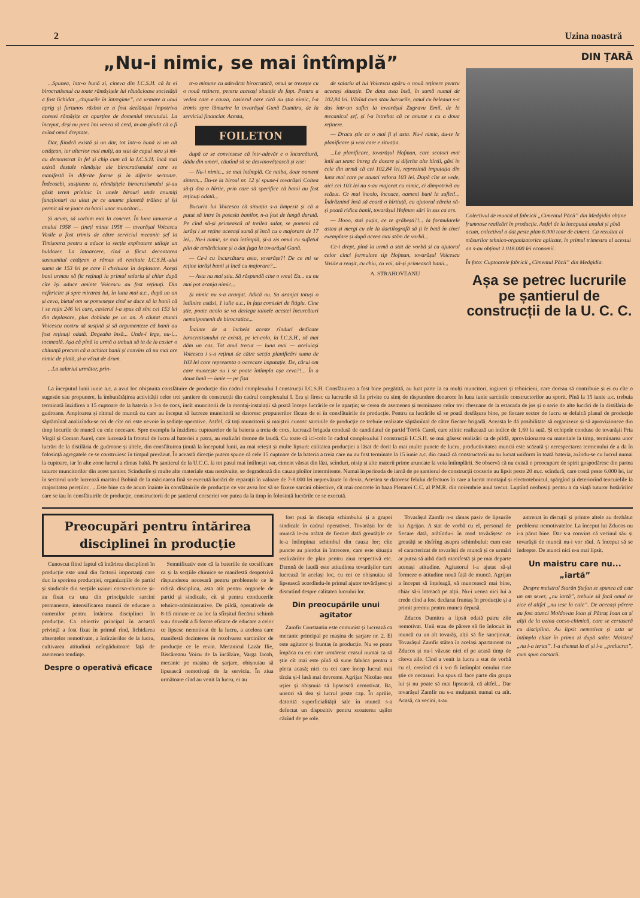2 Uzina noastră
„Nu-i nimic, se mai întîmplă”
...Spunea, într-o bună zi, cineva din I.C.S.H. că la ei birocratismul cu toate rămășițele lui răutăcioase societății a fost lichidat „chipurile în întregime”, ca urmare a unui aprig și furtunos război ce a fost dezlănțuit împotriva acestei rămășițe ce aparține de domeniul trecutului. La început, deși nu prea îmi venea să cred, m-am gîndit că o fi avînd omul dreptate.
Dar, fiindcă există și un dar, tot într-o bună zi un alt cetățean, iar ulterior mai mulți, au stat de capul meu și mi-au demonstrat în fel și chip cum că la I.C.S.H. încă mai există destule rămășițe ale birocratismului care se manifestă în diferite forme și în diferite sectoare. Îndeosebi, susțineau ei, rămășițele birocratismului și-au găsit teren prielnic în unele birouri unde anumiți funcționari au uitat pe ce anume planetă trăiesc și își permit să se joace cu banii unor muncitori...
Și acum, să vorbim mai la concret. În luna ianuarie a anului 1958 — țineți minte 1958 — tovarășul Voicescu Vasile a fost trimis de către serviciul mecanic șef la Timișoara pentru a aduce la secția exploatare utilaje un buldozer. La întoarcere, cînd a făcut decontarea susnumitul cetățean a rămas să restituie I.C.S.H.-ului suma de 153 lei pe care îi cheltuise în deplasare. Acești bani urmau să fie reținuți la primul salariu și chiar după cîte își aduce aminte Voicescu au fost reținuți. Din nefericire și spre mirarea lui, în luna mai a.c., după un an și ceva, bietul om se pomenește cînd se duce să ia banii că i se rețin 246 lei care, casierul i-a spus că sînt cei 153 lei din deplasare, plus dobînda pe un an. A căutat atunci Voicescu nostru să susțină și să argumenteze că banii au fost reținuți odată. Degeaba însă... Unde-i lege, nu-i... tocmeală. Așa că pînă la urmă a trebuit să ia de la casier o chitanță precum că a achitat banii și convins că nu mai are nimic de plată, și-a văzut de drum.
...La salariul următor, prin-
tr-o minune cu adevărat birocratică, omul se trezește cu o nouă reținere, pentru aceeași situație de fapt. Pentru a vedea care e cauza, casierul care cică nu știa nimic, l-a trimis spre lămurire la tovarășul Gună Dumitru, de la serviciul financiar. Acesta,
FOILETON
după ce se convinsese că într-adevăr e o încurcătură, dădu din umeri, căutînd să se dezvinovățească și zise:
— Nu-i nimic... se mai întîmplă. Ce naiba, doar oameni sîntem... Du-te la biroul nr. 12 și spune-i tovarășei Coltea să-ți dea o hîrtie, prin care să specifice că banii au fost reținuți odată...
Bucuria lui Voicescu că situația s-a limpezit și că a putut să intre în posesia banilor, n-a fost de lungă durată. Pe cînd să-și primească al treilea salar, se pomeni că iarăși i se reține aceeași sumă și încă cu o majorare de 17 lei... Nu-i nimic, se mai întîmplă, și-a zis omul cu sufletul plin de amărăciune și a dat fuga la tovarășul Gună.
— Ce-i cu încurcătura asta, tovarășe?! De ce mi se reține iarăși banii și încă cu majorare?...
— Asta nu mai știu. Să răspundă cine o vrea! Eu... eu nu mai pot aranja nimic...
Și nimic nu s-a aranjat. Adică nu. Sa aranjat totuși o întîlnire astăzi, 1 iulie a.c., în fața comisiei de litigiu. Cine știe, poate acolo se va dezlega tainele acestei încurcături nemaipomenit de birocratice...
Înainte de a încheia aceste rînduri dedicate birocratismului ce există, pe ici-colo, la I.C.S.H., să mai dăm un caz. Tot anul trecut — luna mai — aceluiași Voicescu i s-a reținut de către secția planificări suma de 103 lei care reprezenta o oarecare imputație. De, cărui om care muncește nu i se poate întîmpla așa ceva?!... În a doua lună — iunie — pe fișa
de salariu al lui Voicescu apăru o nouă reținere pentru aceeași situație. De data asta însă, în sumă numai de 102,84 lei. Văzînd cum stau lucrurile, omul cu beleaua s-a dus într-un suflet la tovarășul Zugravu Emil, de la mecanicul șef, și l-a întrebat că ce anume e cu a doua reținere.
— Dracu știe ce o mai fi și asta. Nu-i nimic, du-te la planificare și vezi care e situația.
...La planificare, tovarășul Hofman, care scotoci mai întîi un teanc întreg de dosare și diferite alte hîrtii, găsi în cele din urmă că cei 102,84 lei, reprezintă imputația din luna mai care pe atunci valora 103 lei. După cîte se vede, aici cei 103 lei nu s-au majorat cu nimic, ci dimpotrivă au scăzut. Ce mai încolo, încoace, oameni buni la suflet!... Îndrăznind însă să ceară o hîrtiuță, cu ajutorul căreia să-și poată ridica banii, tovarășul Hofman sări în sus ca ars.
— Hooo, stai puțin, ce te grăbești?!... la formularele astea și mergi cu ele la dactilografă să ți le bată în cinci exemplare și după aceea mai stăm de vorbă...
Ce-i drept, pînă la urmă a stat de vorbă și cu ajutorul celor cinci formulare tip Hofman, tovarășul Voicescu Vasile a reușit, cu chiu, cu vai, să-și primească banii...
A. STRAHOVEANU
DIN ȚARĂ
Colectivul de muncă al fabricii „Cimentul Păcii” din Medgidia obține frumoase realizări în producție. Astfel de la începutul anului și pînă acum, colectivul a dat peste plan 6.000 tone de ciment. Ca rezultat al măsurilor tehnico-organizatorice aplicate, în primul trimestru al acestui an s-au obținut 1.018.000 lei economii.
În foto: Cuptoarele fabricii „Cimentul Păcii” din Medgidia.
Așa se petrec lucrurile pe șantierul de construcții de la U. C. C.
La începutul lunii iunie a.c. a avut loc obișnuita consfătuire de producție din cadrul complexului I construcții I.C.S.H. Consfătuirea a fost bine pregătită, au luat parte la ea mulți muncitori, ingineri și tehnicieni, care doreau să contribuie și ei cu cîte o sugestie sau propunere, la îmbunătățirea activității celor trei șantiere de construcții din cadrul complexului I. Era și firesc ca lucrurile să fie privite cu simț de răspundere deoarece în luna iunie sarcinile constructorilor au sporit. Pînă la 15 iunie a.c. trebuia terminată înzidirea a 15 cuptoare de la bateria a 3-a de cocs, încît muncitorii de la montaj-instalații să poată începe lucrările ce le aparțin; se cerea de asemenea și terminarea celor trei chesoane de la estacada de jos și o serie de alte lucrări de la distilăria de gudroane. Amploarea și ritmul de muncă cu care au început să lucreze muncitorii se datoresc propunerilor făcute de ei în consfătuirile de producție. Pentru ca lucrările să se poată desfășura bine, pe fiecare sector de lucru se defalcă planul de producție săptămînal analizîndu-se ori de cîte ori este nevoie în ședințe operative. Astfel, că toți muncitorii și maiștrii cunosc sarcinile de producție ce trebuie realizate săptămînal de către fiecare brigadă. Aceasta le dă posibilitate să organizeze și să aprovizioneze din timp locurile de muncă cu cele necesare. Spre exemplu la înzidirea cuptoarelor de la bateria a treia de cocs, lucrează brigada condusă de candidatul de partid Török Carol, care zilnic realizează un indice de 1,60 la sută. Și echipele conduse de tovarășii Pria Virgil și Coman Aurel, care lucrează la frontul de lucru al bateriei a patra, au realizări demne de laudă. Cu toate că ici-colo în cadrul complexului I construcții I.C.S.H. se mai găsesc realizări ca de pildă, aprovizionarea cu materiale la timp, terminarea unor lucrări de la distilăria de gudroane și altele, din consfătuirea ținută la începutul lunii, au mai reieșit și multe lipsuri: calitatea producției a lăsat de dorit la mai multe puncte de lucru, productivitatea muncii este scăzută și nerespectarea termenului de a da în folosință agregatele ce se construiesc în timpul prevăzut. În această direcție putem spune că cele 15 cuptoare de la bateria a treia care nu au fost terminate la 15 iunie a.c. din cauză că constructorii nu au lucrat uniform în toată bateria, axîndu-se cu lucrul numai la cuptoare, iar în alte zone lucrul a rămas baltă. Pe șantierul de la U.C.C. la tot pasul mai întîlnești var, ciment vărsat din lăzi, scînduri, nisip și alte materii prime aruncate la voia întîmplării. Se observă că nu există o preocupare de spirit gospodăresc din partea tuturor muncitorilor din acest șantier. Scîndurile și multe alte materiale stau nestivuite, se degradează din cauza ploilor intermitente. Numai în perioada de iarnă de pe șantierul de construcții cocserie au lipsit peste 20 m.c. scîndură, care costă peste 6.000 lei, iar în sectorul unde lucrează maistrul Bobină de la măcinarea fină se execută lucrări de reparații în valoare de 7-8.000 lei neprevăzute în deviz. Acestea se datoresc felului defectuos în care a lucrat montajul și electrotehnicul, spărgînd și deteriorînd tencuielile la majoritatea pereților.. ...Este bine ca de acum înainte în consfătuirile de producție ce vor avea loc să se fixeze sarcini obiective, cît mai concrete în baza Plenarei C.C. al P.M.R. din noiembrie anul trecut. Luptînd neobosiți pentru a da viață tuturor hotărîrilor care se iau în consfătuirile de producție, constructorii de pe șantierul cocseriei vor putea da la timp în folosință lucrările ce se execută.
Preocupări pentru întărirea disciplinei în producție
Cunoscut fiind faptul că întărirea disciplinei în producție este unul din factorii importanți care duc la sporirea producției, organizațiile de partid și sindicale din secțiile uzinei cocso-chimice și-au fixat ca una din principalele sarcini permanente, intensificarea muncii de educare a oamenilor pentru întărirea disciplinei în producție. Ca obiectiv principal în această privință a fost fixat în primul rînd, lichidarea absențelor nemotivate, a întîrzierilor de la lucru, cultivarea atitudinii neîngăduitoare față de asemenea tendințe.
Despre o operativă eficace
Semnificativ este că la bateriile de cocsificare ca și la secțiile chimice se manifestă deopotrivă răspunderea necesară pentru problemele ce le ridică disciplina, asta atît pentru organele de partid și sindicale, cît și pentru conducerile tehnico-administrative. De pildă, operativele de 8-15 minute ce au loc la sfîrșitul fiecărui schimb s-au dovedit a fi forme eficace de educare a celor ce lipsesc nemotivat de la lucru, a acelora care manifestă dezinteres în rezolvarea sarcinilor de producție ce le revin. Mecanicul Lazăr Ilie, Biscăreanu Voicu de la încălzire, Varga Iacob, mecanic pe mașina de șarjare, obișnuiau să lipsească nemotivați de la serviciu. În ziua următoare cînd au venit la lucru, ei au
fost puși în discuția schimbului și a grupei sindicale în cadrul operativei. Tovarășii lor de muncă le-au arătat de fiecare dată greutățile ce le-a întîmpinat schimbul din cauza lor; cîte puncte au pierdut în întrecere, care este situația realizărilor de plan pentru ziua respectivă etc. Demnă de laudă este atitudinea tovarășilor care lucrează în același loc, cu cei ce obișnuiau să lipsească acordîndu-le primul ajutor tovărășesc și discutînd despre calitatea lucrului lor.
Din preocupările unui agitator
Zamfir Constantin este comunist și lucrează ca mecanic principal pe mașina de șarjare nr. 2. El este agitator și fruntaș în producție. Nu se poate împăca cu cei care urmăresc ceasul numai ca să știe cît mai este pînă să sune fabrica pentru a pleca acasă; nici cu cei care încep lucrul mai tîrziu și-l lasă mai devreme. Agrijan Nicolae este ușier și obișnuia să lipsească nemotivat. Ba, uneori să dea și lucrul peste cap. În aprilie, datorită superficialității sale în muncă s-a defectat un dispozitiv pentru scoaterea ușilor căzînd de pe role.
Tovarășul Zamfir n-a rămas pasiv de lipsurile lui Agrijan. A stat de vorbă cu el, personal de fiecare dată, arătîndu-i în mod tovărășesc ce greutăți se răsfrîng asupra schimbului: cum este el caracterizat de tovarășii de muncă și ce urmări ar putea să aibă dacă manifestă și pe mai departe aceeași atitudine. Agitatorul l-a ajutat să-și formeze o atitudine nouă față de muncă. Agrijan a început să înțeleagă, să muncească mai bine, chiar să-i întreacă pe alții. Nu-i venea nici lui a crede cînd a fost declarat fruntaș în producție și a primit premiu pentru munca depusă.
Zducos Dumitru a lipsit odată patru zile nemotivat. Unii erau de părere să fie înlocuit în muncă cu un alt tovarăș, alții să fie sancționat. Tovarășul Zamfir stătea în același apartament cu Zducos și nu-l văzuse nici el pe acasă timp de cîteva zile. Cînd a venit la lucru a stat de vorbă cu el, crezînd că i s-o fi întîmplat omului cine știe ce necazuri. I-a spus că face parte din grupa lui și nu poate să mai lipsească, că altfel... Dar tovarășul Zamfir nu s-a mulțumit numai cu atît. Acasă, ca vecini, s-au
antrenat în discuții și printre altele au dezbătut problema nemotivatelor. La început lui Zducos nu i-a părut bine. Dar s-a convins că vecinul său și tovarășii de muncă nu-i vor răul. A început să se îndrepte. De atunci nici n-a mai lipsit.
Un maistru care nu... „iartă”
Despre maistrul Starăn Ștefan se spunea că este un om sever, „nu iartă”, trebuie să facă omul ce zice el altfel „nu iese la cale”. De aceeași părere au fost atunci Moldovan Ioan și Pătruț Ioan ca și alții de la uzina cocso-chimică, care se certaseră cu disciplina. Au lipsit nemotivat și asta se întîmpla chiar în prima zi după salar. Maistrul „nu i-a iertat”. I-a chemat la el și l-a „prelucrat”, cum spun cocsarii.